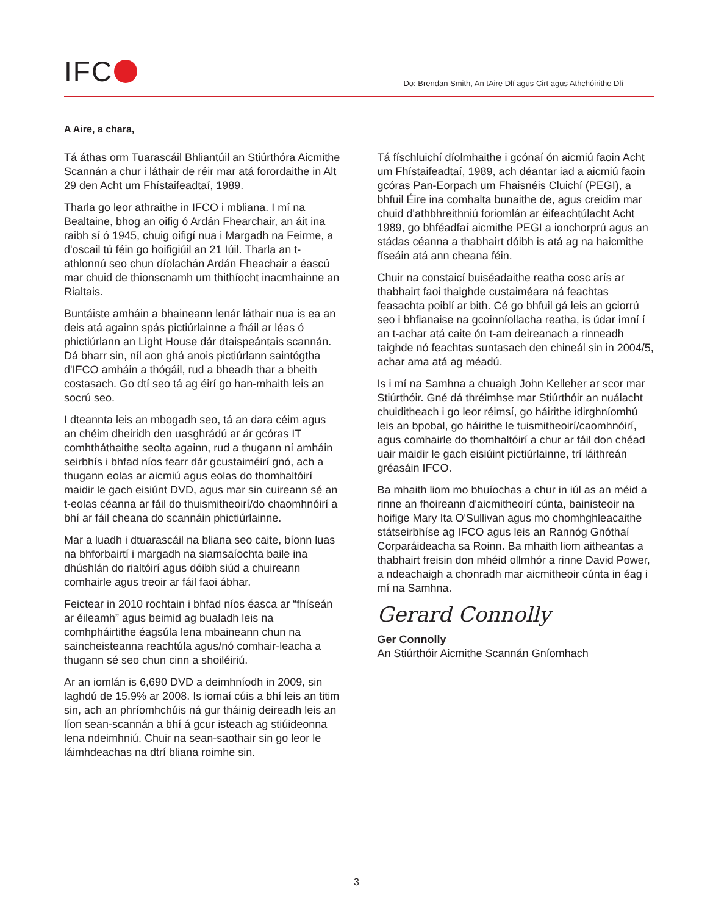IFC
Do: Brendan Smith, An tAire Dlí agus Cirt agus Athchóirithe Dlí
A Aire, a chara,
Tá áthas orm Tuarascáil Bhliantúil an Stiúrthóra Aicmithe Scannán a chur i láthair de réir mar atá forordaithe in Alt 29 den Acht um Fhístaifeadtaí, 1989.
Tharla go leor athraithe in IFCO i mbliana. I mí na Bealtaine, bhog an oifig ó Ardán Fhearchair, an áit ina raibh sí ó 1945, chuig oifigí nua i Margadh na Feirme, a d'oscail tú féin go hoifigiúil an 21 Iúil. Tharla an t-athlonnú seo chun díolachán Ardán Fheachair a éascú mar chuid de thionscnamh um thithíocht inacmhainne an Rialtais.
Buntáiste amháin a bhaineann lenár láthair nua is ea an deis atá againn spás pictiúrlainne a fháil ar léas ó phictiúrlann an Light House dár dtaispeántais scannán. Dá bharr sin, níl aon ghá anois pictiúrlann saintógtha d'IFCO amháin a thógáil, rud a bheadh thar a bheith costasach. Go dtí seo tá ag éirí go han-mhaith leis an socrú seo.
I dteannta leis an mbogadh seo, tá an dara céim agus an chéim dheiridh den uasghrádú ar ár gcóras IT comhtháthaithe seolta againn, rud a thugann ní amháin seirbhís i bhfad níos fearr dár gcustaiméirí gnó, ach a thugann eolas ar aicmiú agus eolas do thomhaltóirí maidir le gach eisiúnt DVD, agus mar sin cuireann sé an t-eolas céanna ar fáil do thuismitheoirí/do chaomhnóirí a bhí ar fáil cheana do scannáin phictiúrlainne.
Mar a luadh i dtuarascáil na bliana seo caite, bíonn luas na bhforbairtí i margadh na siamsaíochta baile ina dhúshlán do rialtóirí agus dóibh siúd a chuireann comhairle agus treoir ar fáil faoi ábhar.
Feictear in 2010 rochtain i bhfad níos éasca ar “fhíseán ar éileamh” agus beimid ag bualadh leis na comhpháirtithe éagsúla lena mbaineann chun na saincheisteanna reachtúla agus/nó comhair-leacha a thugann sé seo chun cinn a shoiléiriú.
Ar an iomlán is 6,690 DVD a deimhníodh in 2009, sin laghdú de 15.9% ar 2008. Is iomaí cúis a bhí leis an titim sin, ach an phríomhchúis ná gur tháinig deireadh leis an líon sean-scannán a bhí á gcur isteach ag stiúideonna lena ndeimhniú. Chuir na sean-saothair sin go leor le láimhdeachas na dtrí bliana roimhe sin.
Tá físchluichí díolmhaithe i gcónaí ón aicmiú faoin Acht um Fhístaifeadtaí, 1989, ach déantar iad a aicmiú faoin gcóras Pan-Eorpach um Fhaisnéis Cluichí (PEGI), a bhfuil Éire ina comhalta bunaithe de, agus creidim mar chuid d'athbhreithniú foriomlán ar éifeachtúlacht Acht 1989, go bhféadfaí aicmithe PEGI a ionchorprú agus an stádas céanna a thabhairt dóibh is atá ag na haicmithe físeáin atá ann cheana féin.
Chuir na constaicí buiséadaithe reatha cosc arís ar thabhairt faoi thaighde custaiméara ná feachtas feasachta poiblí ar bith. Cé go bhfuil gá leis an gciorrú seo i bhfianaise na gcoinníollacha reatha, is údar imní í an t-achar atá caite ón t-am deireanach a rinneadh taighde nó feachtas suntasach den chineál sin in 2004/5, achar ama atá ag méadú.
Is i mí na Samhna a chuaigh John Kelleher ar scor mar Stiúrthóir. Gné dá thréimhse mar Stiúrthóir an nuálacht chuiditheach i go leor réimsí, go háirithe idirghníomhú leis an bpobal, go háirithe le tuismitheoirí/caomhnóirí, agus comhairle do thomhaltóirí a chur ar fáil don chéad uair maidir le gach eisiúint pictiúrlainne, trí láithreán gréasáin IFCO.
Ba mhaith liom mo bhuíochas a chur in iúl as an méid a rinne an fhoireann d'aicmitheoirí cúnta, bainisteoir na hoifige Mary Ita O'Sullivan agus mo chomhghleacaithe státseirbhíse ag IFCO agus leis an Rannóg Gnóthaí Corparáideacha sa Roinn. Ba mhaith liom aitheantas a thabhairt freisin don mhéid ollmhór a rinne David Power, a ndeachaigh a chonradh mar aicmitheoir cúnta in éag i mí na Samhna.
Gerard Connolly
Ger Connolly
An Stiúrthóir Aicmithe Scannán Gníomhach
3